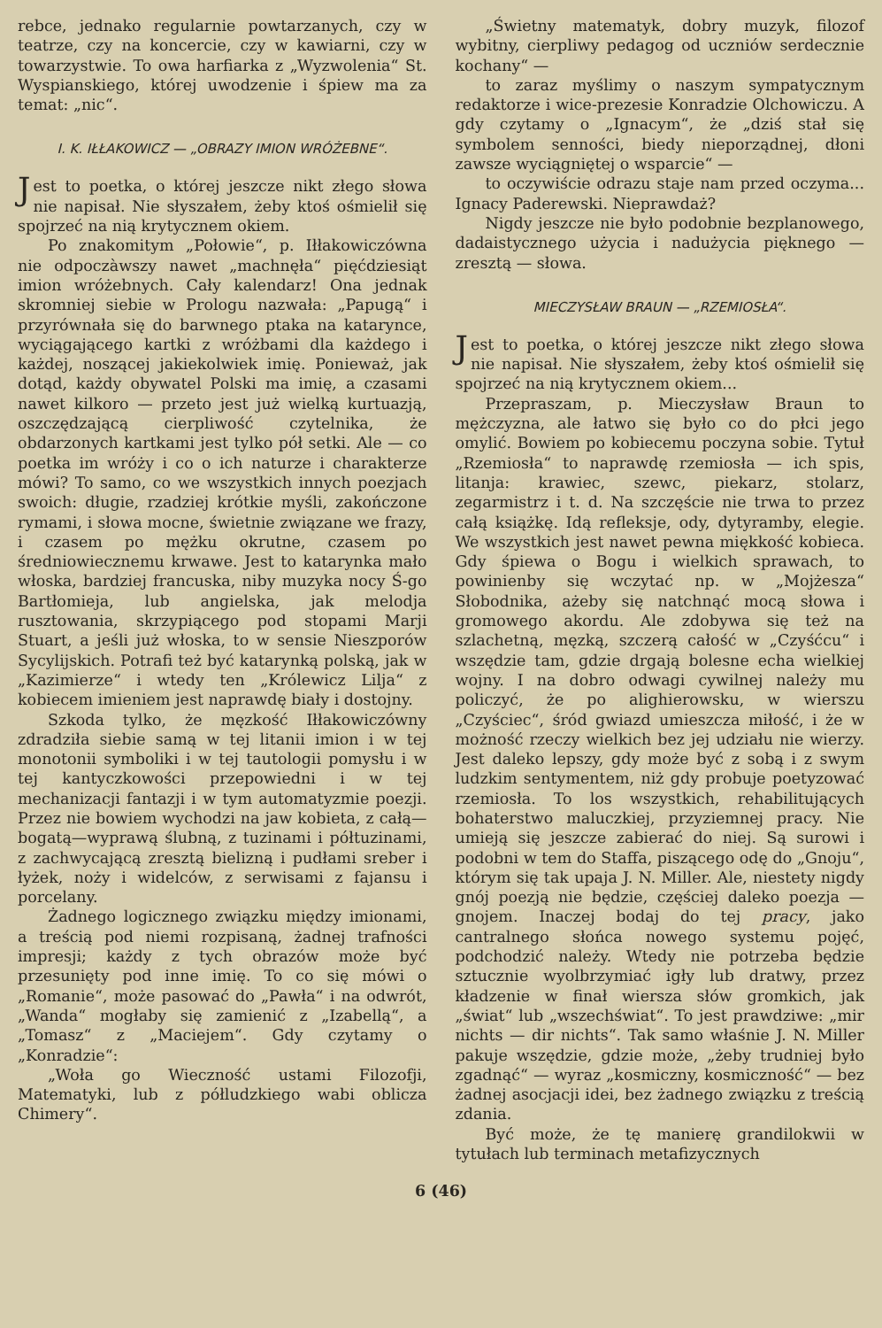rebce, jednako regularnie powtarzanych, czy w teatrze, czy na koncercie, czy w kawiarni, czy w towarzystwie. To owa harfiarka z „Wyzwolenia“ St. Wyspianskiego, której uwodzenie i śpiew ma za temat: „nic“.
I. K. IŁŁAKOWICZ — „OBRAZY IMION WRÓŻEBNE“.
Jest to poetka, o której jeszcze nikt złego słowa nie napisał. Nie słyszałem, żeby ktoś ośmielił się spojrzeć na nią krytycznem okiem.
Po znakomitym „Połowie“, p. Iłłakowiczówna nie odpoczàwszy nawet „machnęła“ pięćdziesiąt imion wróżebnych. Cały kalendarz! Ona jednak skromniej siebie w Prologu nazwała: „Papugą“ i przyrównała się do barwnego ptaka na katarynce, wyciągającego kartki z wróżbami dla każdego i każdej, noszącej jakiekolwiek imię. Ponieważ, jak dotąd, każdy obywatel Polski ma imię, a czasami nawet kilkoro — przeto jest już wielką kurtuazją, oszczędzającą cierpliwość czytelnika, że obdarzonych kartkami jest tylko pół setki. Ale — co poetka im wróży i co o ich naturze i charakterze mówi? To samo, co we wszystkich innych poezjach swoich: długie, rzadziej krótkie myśli, zakończone rymami, i słowa mocne, świetnie związane we frazy, i czasem po mężku okrutne, czasem po średniowiecznemu krwawe. Jest to katarynka mało włoska, bardziej francuska, niby muzyka nocy Ś-go Bartłomieja, lub angielska, jak melodja rusztowania, skrzypiącego pod stopami Marji Stuart, a jeśli już włoska, to w sensie Nieszporów Sycylijskich. Potrafi też być katarynką polską, jak w „Kazimierze“ i wtedy ten „Królewicz Lilja“ z kobiecem imieniem jest naprawdę biały i dostojny.
Szkoda tylko, że męzkość Iłłakowiczówny zdradziła siebie samą w tej litanii imion i w tej monotonii symboliki i w tej tautologii pomysłu i w tej kantyczkowości przepowiedni i w tej mechanizacji fantazji i w tym automatyzmie poezji. Przez nie bowiem wychodzi na jaw kobieta, z całą—bogatą—wyprawą ślubną, z tuzinami i półtuzinami, z zachwycającą zresztą bielizną i pudłami sreber i łyżek, noży i widelców, z serwisami z fajansu i porcelany.
Żadnego logicznego związku między imionami, a treścią pod niemi rozpisaną, żadnej trafności impresji; każdy z tych obrazów może być przesunięty pod inne imię. To co się mówi o „Romanie“, może pasować do „Pawła“ i na odwrót, „Wanda“ mogłaby się zamienić z „Izabellą“, a „Tomasz“ z „Maciejem“. Gdy czytamy o „Konradzie“:
„Woła go Wieczność ustami Filozofji, Matematyki, lub z półludzkiego wabi oblicza Chimery“.
„Świetny matematyk, dobry muzyk, filozof wybitny, cierpliwy pedagog od uczniów serdecznie kochany“ —
to zaraz myślimy o naszym sympatycznym redaktorze i wice-prezesie Konradzie Olchowiczu. A gdy czytamy o „Ignacym“, że „dziś stał się symbolem senności, biedy nieporządnej, dłoni zawsze wyciągniętej o wsparcie“ —
to oczywiście odrazu staje nam przed oczyma... Ignacy Paderewski. Nieprawdaż?
Nigdy jeszcze nie było podobnie bezplanowego, dadaistycznego użycia i nadużycia pięknego — zresztą — słowa.
MIECZYSŁAW BRAUN — „RZEMIOSŁA“.
Jest to poetka, o której jeszcze nikt złego słowa nie napisał. Nie słyszałem, żeby ktoś ośmielił się spojrzeć na nią krytycznem okiem...
Przepraszam, p. Mieczysław Braun to mężczyzna, ale łatwo się było co do płci jego omylić. Bowiem po kobiecemu poczyna sobie. Tytuł „Rzemiosła“ to naprawdę rzemiosła — ich spis, litanja: krawiec, szewc, piekarz, stolarz, zegarmistrz i t. d. Na szczęście nie trwa to przez całą książkę. Idą refleksje, ody, dytyramby, elegie. We wszystkich jest nawet pewna miękkość kobieca. Gdy śpiewa o Bogu i wielkich sprawach, to powinienby się wczytać np. w „Mojżesza“ Słobodnika, ażeby się natchnąć mocą słowa i gromowego akordu. Ale zdobywa się też na szlachetną, męzką, szczerą całość w „Czyśćcu“ i wszędzie tam, gdzie drgają bolesne echa wielkiej wojny. I na dobro odwagi cywilnej należy mu policzyć, że po alighierowsku, w wierszu „Czyściec“, śród gwiazd umieszcza miłość, i że w możność rzeczy wielkich bez jej udziału nie wierzy. Jest daleko lepszy, gdy może być z sobą i z swym ludzkim sentymentem, niż gdy probuje poetyzować rzemiosła. To los wszystkich, rehabilitujących bohaterstwo maluczkiej, przyziemnej pracy. Nie umieją się jeszcze zabierać do niej. Są surowi i podobni w tem do Staffa, piszącego odę do „Gnoju“, którym się tak upaja J. N. Miller. Ale, niestety nigdy gnój poezją nie będzie, częściej daleko poezja — gnojem. Inaczej bodaj do tej pracy, jako cantralnego słońca nowego systemu pojęć, podchodzić należy. Wtedy nie potrzeba będzie sztucznie wyolbrzymiać igły lub dratwy, przez kładzenie w finał wiersza słów gromkich, jak „świat“ lub „wszechświat“. To jest prawdziwe: „mir nichts — dir nichts“. Tak samo właśnie J. N. Miller pakuje wszędzie, gdzie może, „żeby trudniej było zgadnąć“ — wyraz „kosmiczny, kosmiczność“ — bez żadnej asocjacji idei, bez żadnego związku z treścią zdania.
Być może, że tę manierę grandilokwii w tytułach lub terminach metafizycznych
6 (46)